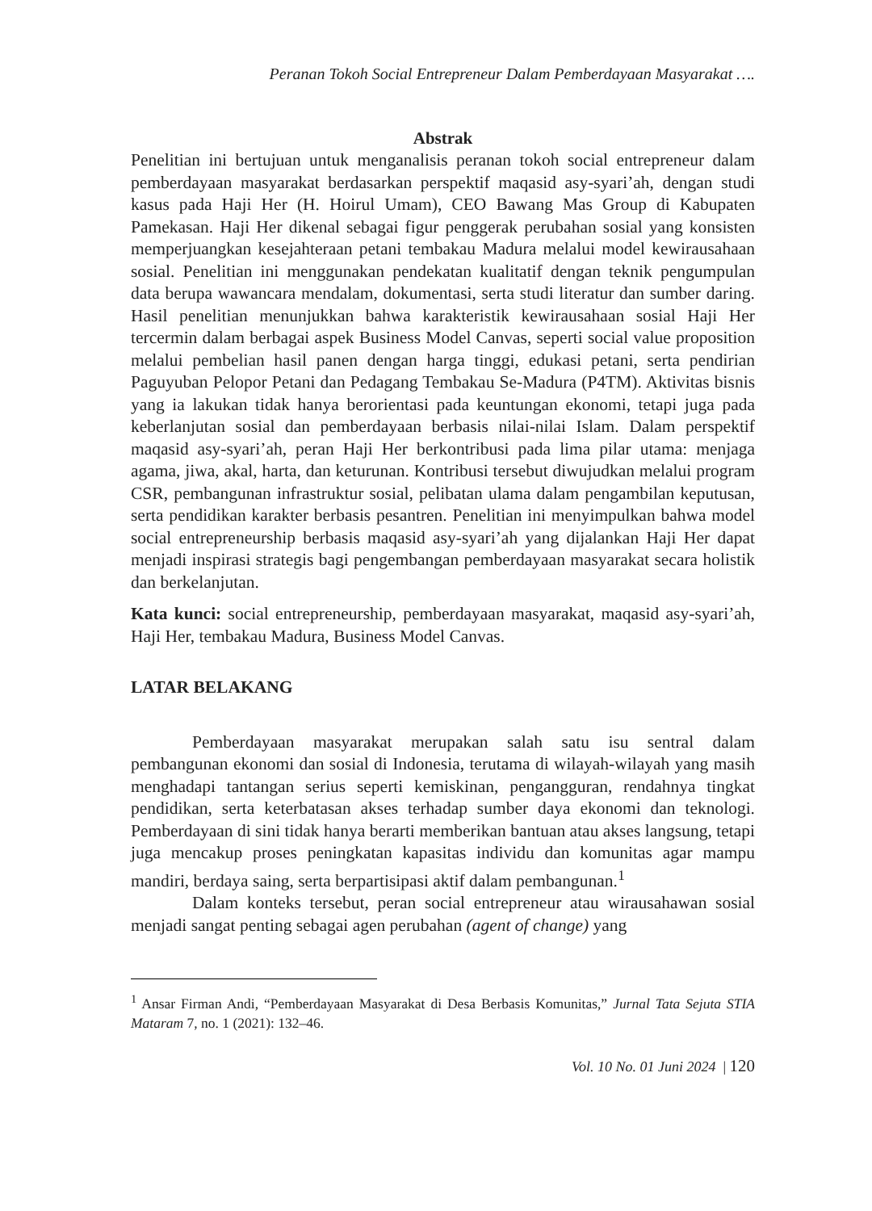Peranan Tokoh Social Entrepreneur Dalam Pemberdayaan Masyarakat ….
Abstrak
Penelitian ini bertujuan untuk menganalisis peranan tokoh social entrepreneur dalam pemberdayaan masyarakat berdasarkan perspektif maqasid asy-syari’ah, dengan studi kasus pada Haji Her (H. Hoirul Umam), CEO Bawang Mas Group di Kabupaten Pamekasan. Haji Her dikenal sebagai figur penggerak perubahan sosial yang konsisten memperjuangkan kesejahteraan petani tembakau Madura melalui model kewirausahaan sosial. Penelitian ini menggunakan pendekatan kualitatif dengan teknik pengumpulan data berupa wawancara mendalam, dokumentasi, serta studi literatur dan sumber daring. Hasil penelitian menunjukkan bahwa karakteristik kewirausahaan sosial Haji Her tercermin dalam berbagai aspek Business Model Canvas, seperti social value proposition melalui pembelian hasil panen dengan harga tinggi, edukasi petani, serta pendirian Paguyuban Pelopor Petani dan Pedagang Tembakau Se-Madura (P4TM). Aktivitas bisnis yang ia lakukan tidak hanya berorientasi pada keuntungan ekonomi, tetapi juga pada keberlanjutan sosial dan pemberdayaan berbasis nilai-nilai Islam. Dalam perspektif maqasid asy-syari’ah, peran Haji Her berkontribusi pada lima pilar utama: menjaga agama, jiwa, akal, harta, dan keturunan. Kontribusi tersebut diwujudkan melalui program CSR, pembangunan infrastruktur sosial, pelibatan ulama dalam pengambilan keputusan, serta pendidikan karakter berbasis pesantren. Penelitian ini menyimpulkan bahwa model social entrepreneurship berbasis maqasid asy-syari’ah yang dijalankan Haji Her dapat menjadi inspirasi strategis bagi pengembangan pemberdayaan masyarakat secara holistik dan berkelanjutan.
Kata kunci: social entrepreneurship, pemberdayaan masyarakat, maqasid asy-syari’ah, Haji Her, tembakau Madura, Business Model Canvas.
LATAR BELAKANG
Pemberdayaan masyarakat merupakan salah satu isu sentral dalam pembangunan ekonomi dan sosial di Indonesia, terutama di wilayah-wilayah yang masih menghadapi tantangan serius seperti kemiskinan, pengangguran, rendahnya tingkat pendidikan, serta keterbatasan akses terhadap sumber daya ekonomi dan teknologi. Pemberdayaan di sini tidak hanya berarti memberikan bantuan atau akses langsung, tetapi juga mencakup proses peningkatan kapasitas individu dan komunitas agar mampu mandiri, berdaya saing, serta berpartisipasi aktif dalam pembangunan.<sup>1</sup>
Dalam konteks tersebut, peran social entrepreneur atau wirausahawan sosial menjadi sangat penting sebagai agen perubahan (agent of change) yang
<sup>1</sup> Ansar Firman Andi, “Pemberdayaan Masyarakat di Desa Berbasis Komunitas,” Jurnal Tata Sejuta STIA Mataram 7, no. 1 (2021): 132–46.
Vol. 10 No. 01 Juni 2024 | 120